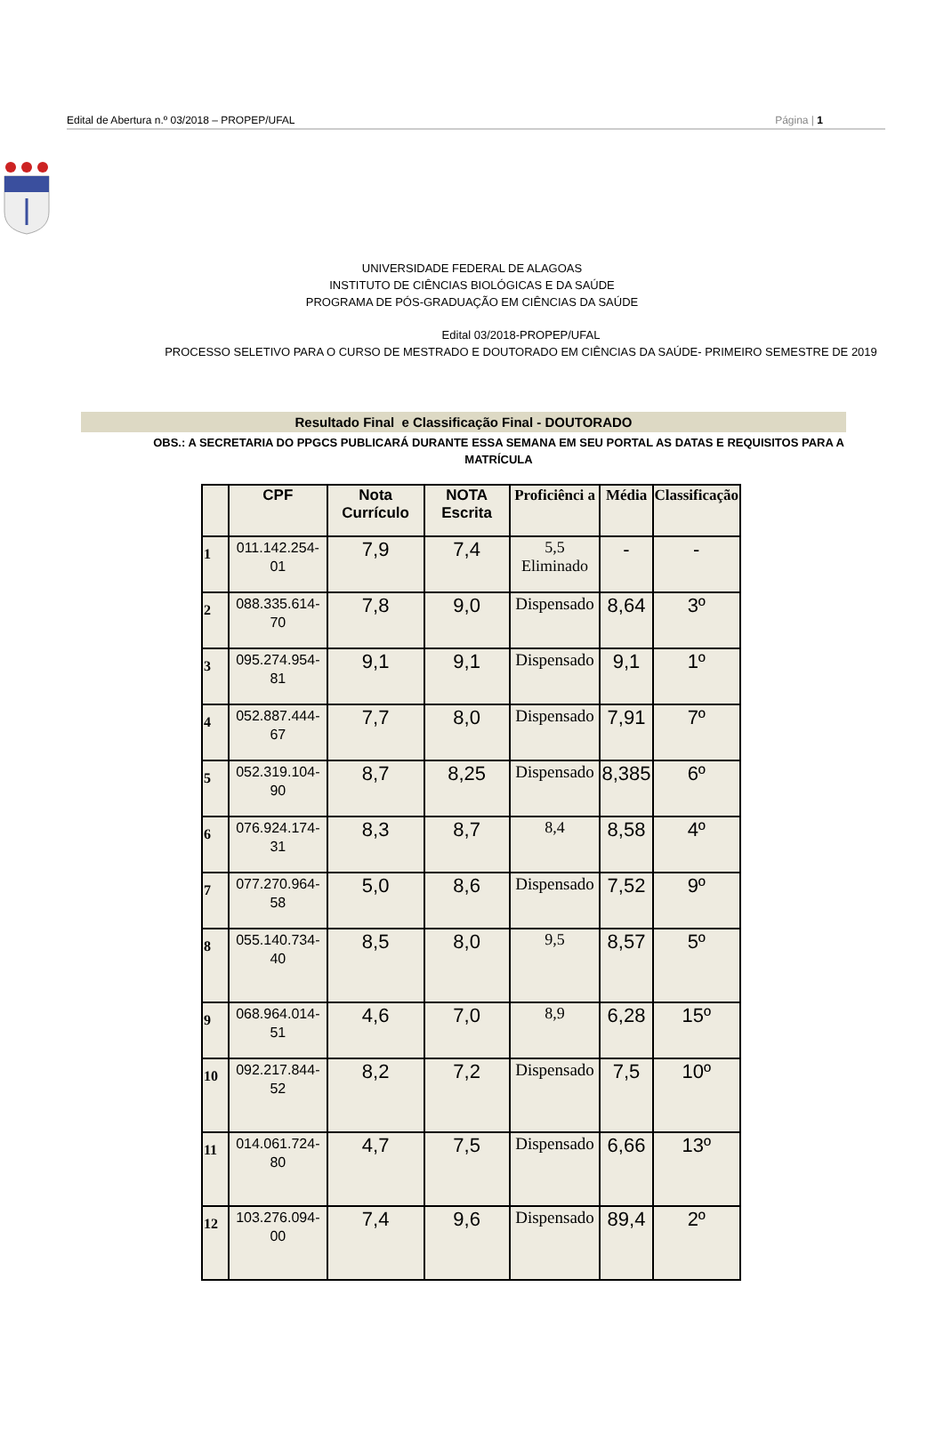Edital de Abertura n.º 03/2018 – PROPEP/UFAL Página | 1
UNIVERSIDADE FEDERAL DE ALAGOAS
INSTITUTO DE CIÊNCIAS BIOLÓGICAS E DA SAÚDE
PROGRAMA DE PÓS-GRADUAÇÃO EM CIÊNCIAS DA SAÚDE
Edital 03/2018-PROPEP/UFAL
PROCESSO SELETIVO PARA O CURSO DE MESTRADO E DOUTORADO EM CIÊNCIAS DA SAÚDE- PRIMEIRO SEMESTRE DE 2019
Resultado Final e Classificação Final - DOUTORADO
OBS.: A SECRETARIA DO PPGCS PUBLICARÁ DURANTE ESSA SEMANA EM SEU PORTAL AS DATAS E REQUISITOS PARA A MATRÍCULA
| | CPF | Nota Currículo | NOTA Escrita | Proficiênci a | Média | Classificação |
| --- | --- | --- | --- | --- | --- | --- |
| 1 | 011.142.254-01 | 7,9 | 7,4 | 5,5 Eliminado | - | - |
| 2 | 088.335.614-70 | 7,8 | 9,0 | Dispensado | 8,64 | 3º |
| 3 | 095.274.954-81 | 9,1 | 9,1 | Dispensado | 9,1 | 1º |
| 4 | 052.887.444-67 | 7,7 | 8,0 | Dispensado | 7,91 | 7º |
| 5 | 052.319.104-90 | 8,7 | 8,25 | Dispensado | 8,385 | 6º |
| 6 | 076.924.174-31 | 8,3 | 8,7 | 8,4 | 8,58 | 4º |
| 7 | 077.270.964-58 | 5,0 | 8,6 | Dispensado | 7,52 | 9º |
| 8 | 055.140.734-40 | 8,5 | 8,0 | 9,5 | 8,57 | 5º |
| 9 | 068.964.014-51 | 4,6 | 7,0 | 8,9 | 6,28 | 15º |
| 10 | 092.217.844-52 | 8,2 | 7,2 | Dispensado | 7,5 | 10º |
| 11 | 014.061.724-80 | 4,7 | 7,5 | Dispensado | 6,66 | 13º |
| 12 | 103.276.094-00 | 7,4 | 9,6 | Dispensado | 89,4 | 2º |